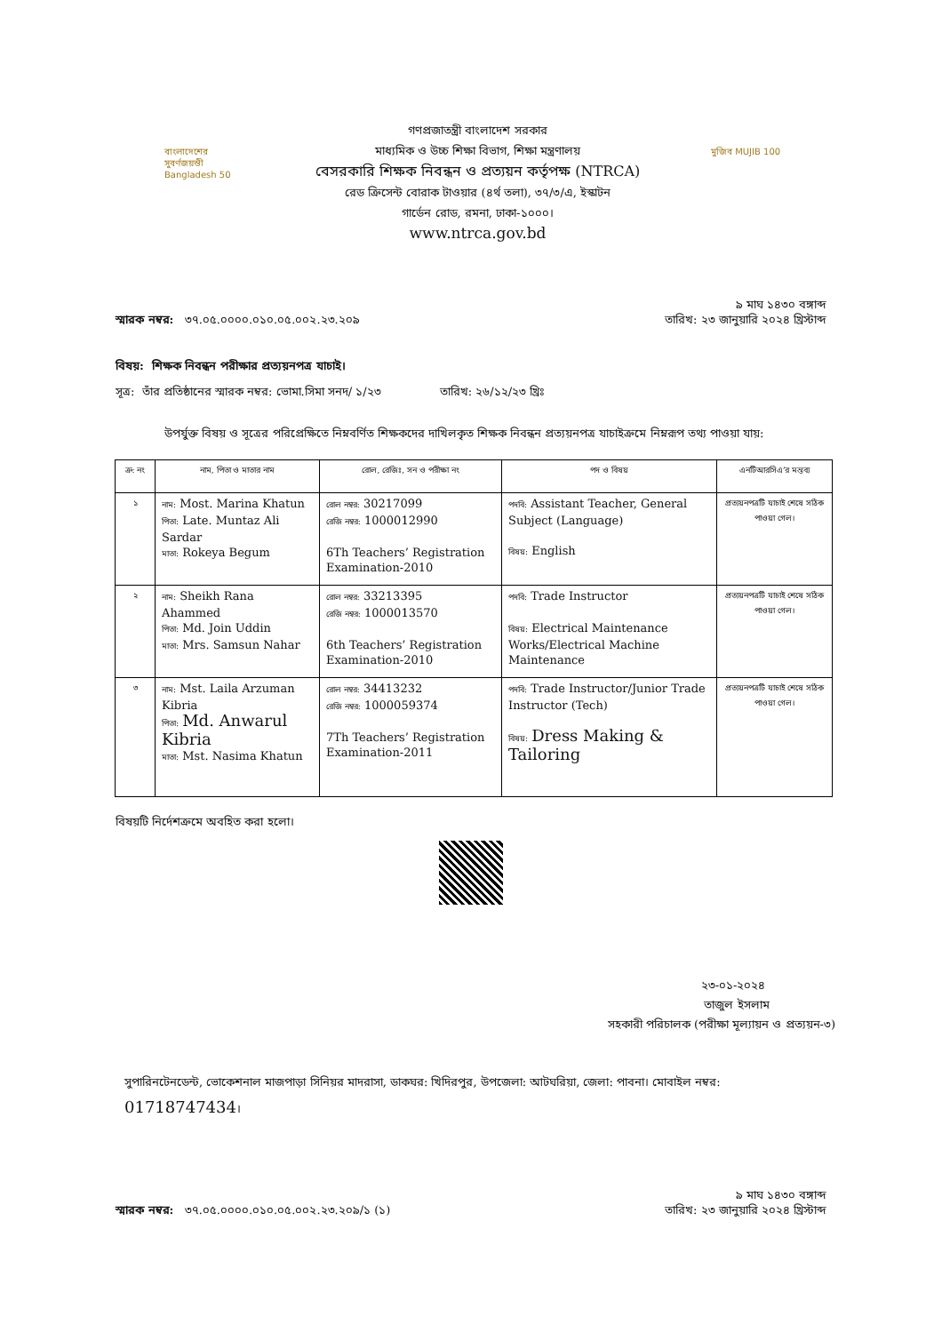বাংলাদেশের সুবর্ণজয়ন্তী Bangladesh 50
গণপ্রজাতন্ত্রী বাংলাদেশ সরকার
মাধ্যমিক ও উচ্চ শিক্ষা বিভাগ, শিক্ষা মন্ত্রণালয়
বেসরকারি শিক্ষক নিবন্ধন ও প্রত্যয়ন কর্তৃপক্ষ (NTRCA)
রেড ক্রিসেন্ট বোরাক টাওয়ার (৪র্থ তলা), ৩৭/৩/এ, ইস্কাটন
গার্ডেন রোড, রমনা, ঢাকা-১০০০।
www.ntrca.gov.bd
মুজিব MUJIB 100
স্মারক নম্বর: ৩৭.০৫.০০০০.০১০.০৫.০০২.২৩.২০৯
তারিখ: ৯ মাঘ ১৪৩০ বঙ্গাব্দ
২৩ জানুয়ারি ২০২৪ খ্রিস্টাব্দ
বিষয়: শিক্ষক নিবন্ধন পরীক্ষার প্রত্যয়নপত্র যাচাই।
সূত্র: তাঁর প্রতিষ্ঠানের স্মারক নম্বর: ভোমা.সিমা সনদ/ ১/২৩ তারিখ: ২৬/১২/২৩ খ্রিঃ
উপর্যুক্ত বিষয় ও সূত্রের পরিপ্রেক্ষিতে নিম্নবর্ণিত শিক্ষকদের দাখিলকৃত শিক্ষক নিবন্ধন প্রত্যয়নপত্র যাচাইক্রমে নিম্নরূপ তথ্য পাওয়া যায়:
| ক্র: নং | নাম, পিতা ও মাতার নাম | রোল, রেজিঃ, সন ও পরীক্ষা নং | পদ ও বিষয় | এনটিআরসিএ’র মন্তব্য |
| --- | --- | --- | --- | --- |
| ১ | নাম: Most. Marina Khatun পিতা: Late. Muntaz Ali Sardar মাতা: Rokeya Begum | রোল নম্বর: 30217099 রেজি নম্বর: 1000012990 6Th Teachers’ Registration Examination-2010 | পদবি: Assistant Teacher, General Subject (Language) বিষয়: English | প্রত্যয়নপত্রটি যাচাই শেষে সঠিক পাওয়া গেল। |
| ২ | নাম: Sheikh Rana Ahammed পিতা: Md. Join Uddin মাতা: Mrs. Samsun Nahar | রোল নম্বর: 33213395 রেজি নম্বর: 1000013570 6th Teachers’ Registration Examination-2010 | পদবি: Trade Instructor বিষয়: Electrical Maintenance Works/Electrical Machine Maintenance | প্রত্যয়নপত্রটি যাচাই শেষে সঠিক পাওয়া গেল। |
| ৩ | নাম: Mst. Laila Arzuman Kibria পিতা: Md. Anwarul Kibria মাতা: Mst. Nasima Khatun | রোল নম্বর: 34413232 রেজি নম্বর: 1000059374 7Th Teachers’ Registration Examination-2011 | পদবি: Trade Instructor/Junior Trade Instructor (Tech) বিষয়: Dress Making & Tailoring | প্রত্যয়নপত্রটি যাচাই শেষে সঠিক পাওয়া গেল। |
বিষয়টি নির্দেশক্রমে অবহিত করা হলো।
২৩-০১-২০২৪
তাজুল ইসলাম
সহকারী পরিচালক (পরীক্ষা মূল্যায়ন ও প্রত্যয়ন-৩)
সুপারিনটেনডেন্ট, ভোকেশনাল মাজপাড়া সিনিয়র মাদরাসা, ডাকঘর: খিদিরপুর, উপজেলা: আটঘরিয়া, জেলা: পাবনা। মোবাইল নম্বর: 01718747434।
স্মারক নম্বর: ৩৭.০৫.০০০০.০১০.০৫.০০২.২৩.২০৯/১ (১)
তারিখ: ৯ মাঘ ১৪৩০ বঙ্গাব্দ
২৩ জানুয়ারি ২০২৪ খ্রিস্টাব্দ